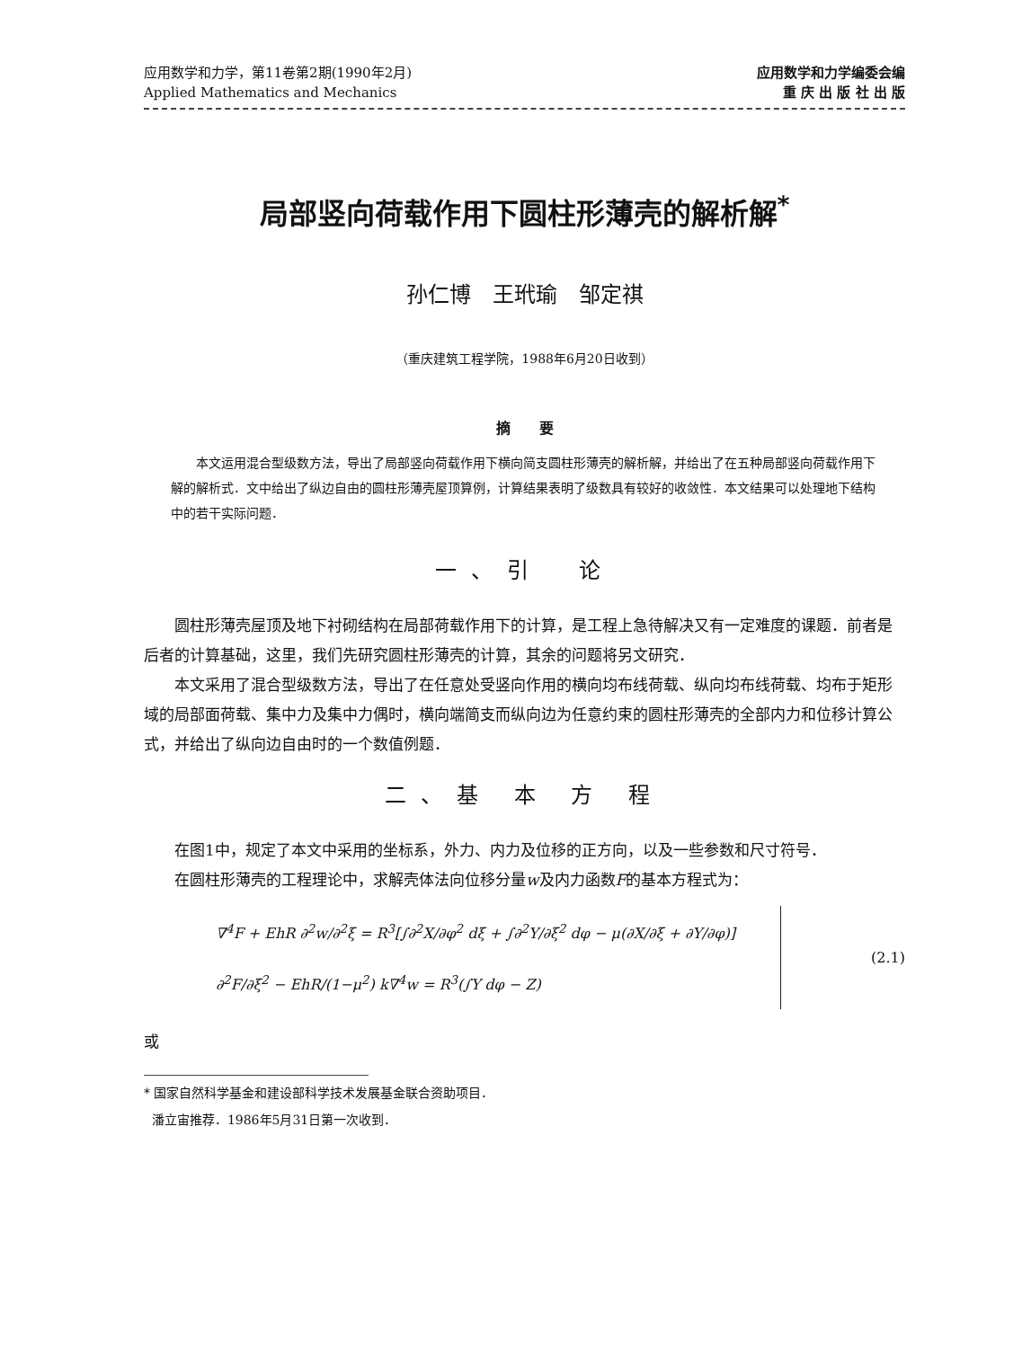应用数学和力学，第11卷第2期(1990年2月)
Applied Mathematics and Mechanics
应用数学和力学编委会编
重 庆 出 版 社 出 版
局部竖向荷载作用下圆柱形薄壳的解析解<sup>*</sup>
孙仁博　王玳瑜　邹定祺
（重庆建筑工程学院，1988年6月20日收到）
摘　　要
本文运用混合型级数方法，导出了局部竖向荷载作用下横向简支圆柱形薄壳的解析解，并给出了在五种局部竖向荷载作用下解的解析式．文中给出了纵边自由的圆柱形薄壳屋顶算例，计算结果表明了级数具有较好的收敛性．本文结果可以处理地下结构中的若干实际问题．
一、引　论
圆柱形薄壳屋顶及地下衬砌结构在局部荷载作用下的计算，是工程上急待解决又有一定难度的课题．前者是后者的计算基础，这里，我们先研究圆柱形薄壳的计算，其余的问题将另文研究．
本文采用了混合型级数方法，导出了在任意处受竖向作用的横向均布线荷载、纵向均布线荷载、均布于矩形域的局部面荷载、集中力及集中力偶时，横向端简支而纵向边为任意约束的圆柱形薄壳的全部内力和位移计算公式，并给出了纵向边自由时的一个数值例题．
二、基 本 方 程
在图1中，规定了本文中采用的坐标系，外力、内力及位移的正方向，以及一些参数和尺寸符号．
在圆柱形薄壳的工程理论中，求解壳体法向位移分量w及内力函数F的基本方程式为：
∇<sup>4</sup>F + EhR ∂<sup>2</sup>w/∂<sup>2</sup>ξ = R<sup>3</sup>[∫∂<sup>2</sup>X/∂φ<sup>2</sup> dξ + ∫∂<sup>2</sup>Y/∂ξ<sup>2</sup> dφ − μ(∂X/∂ξ + ∂Y/∂φ)]
∂<sup>2</sup>F/∂ξ<sup>2</sup> − EhR/(1−μ<sup>2</sup>) k∇<sup>4</sup>w = R<sup>3</sup>(∫Y dφ − Z)
(2.1)
或
* 国家自然科学基金和建设部科学技术发展基金联合资助项目．
潘立宙推荐．1986年5月31日第一次收到．